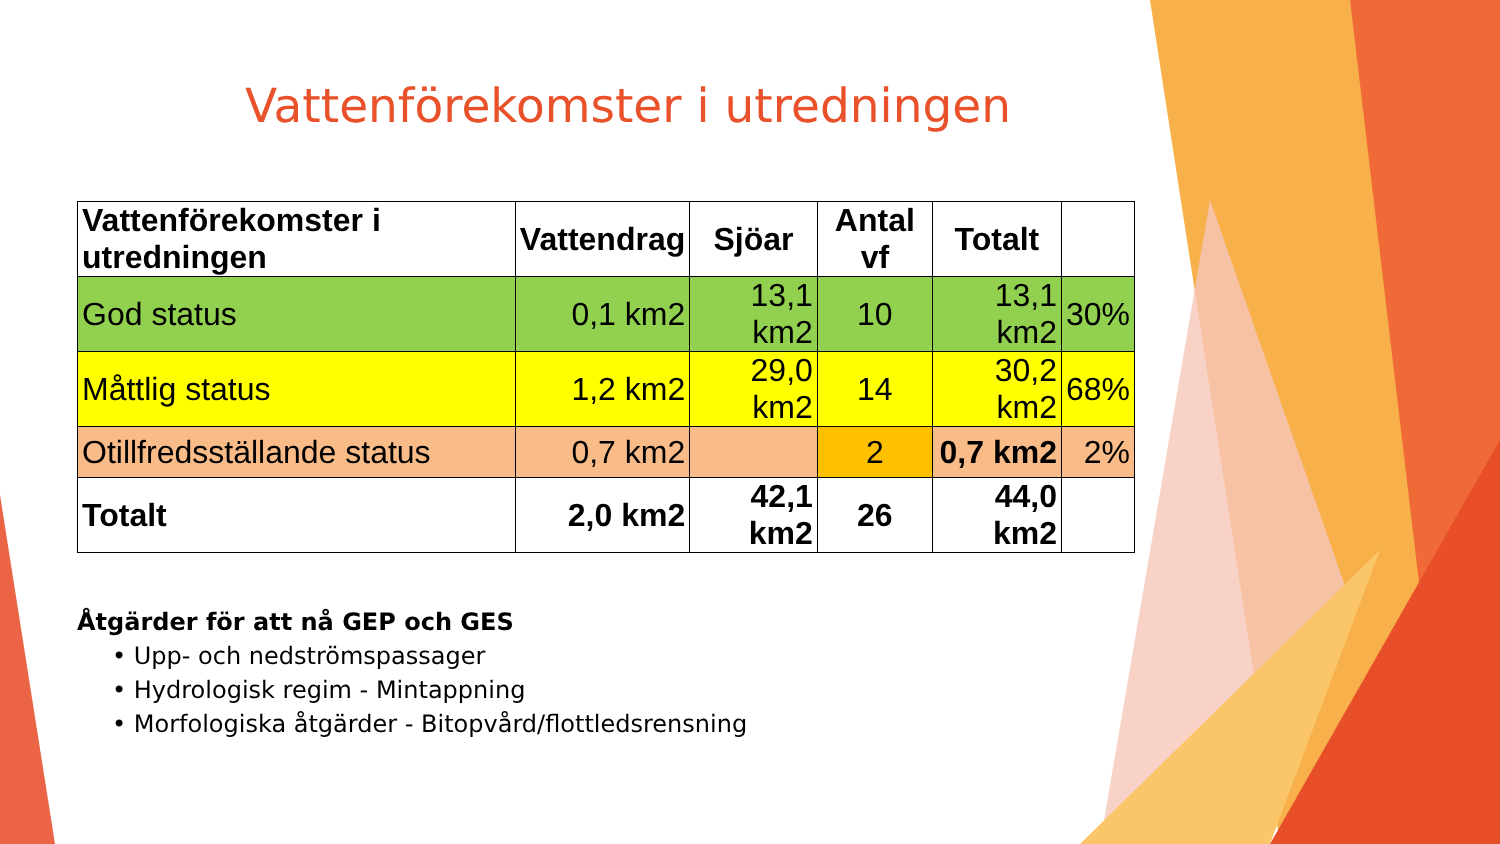Vattenförekomster i utredningen
| Vattenförekomster i utredningen | Vattendrag | Sjöar | Antal vf | Totalt | |
| --- | --- | --- | --- | --- | --- |
| God status | 0,1 km2 | 13,1 km2 | 10 | 13,1 km2 | 30% |
| Måttlig status | 1,2 km2 | 29,0 km2 | 14 | 30,2 km2 | 68% |
| Otillfredsställande status | 0,7 km2 | | 2 | 0,7 km2 | 2% |
| Totalt | 2,0 km2 | 42,1 km2 | 26 | 44,0 km2 | |
Åtgärder för att nå GEP och GES
• Upp- och nedströmspassager
• Hydrologisk regim - Mintappning
• Morfologiska åtgärder - Bitopvård/flottledsrensning